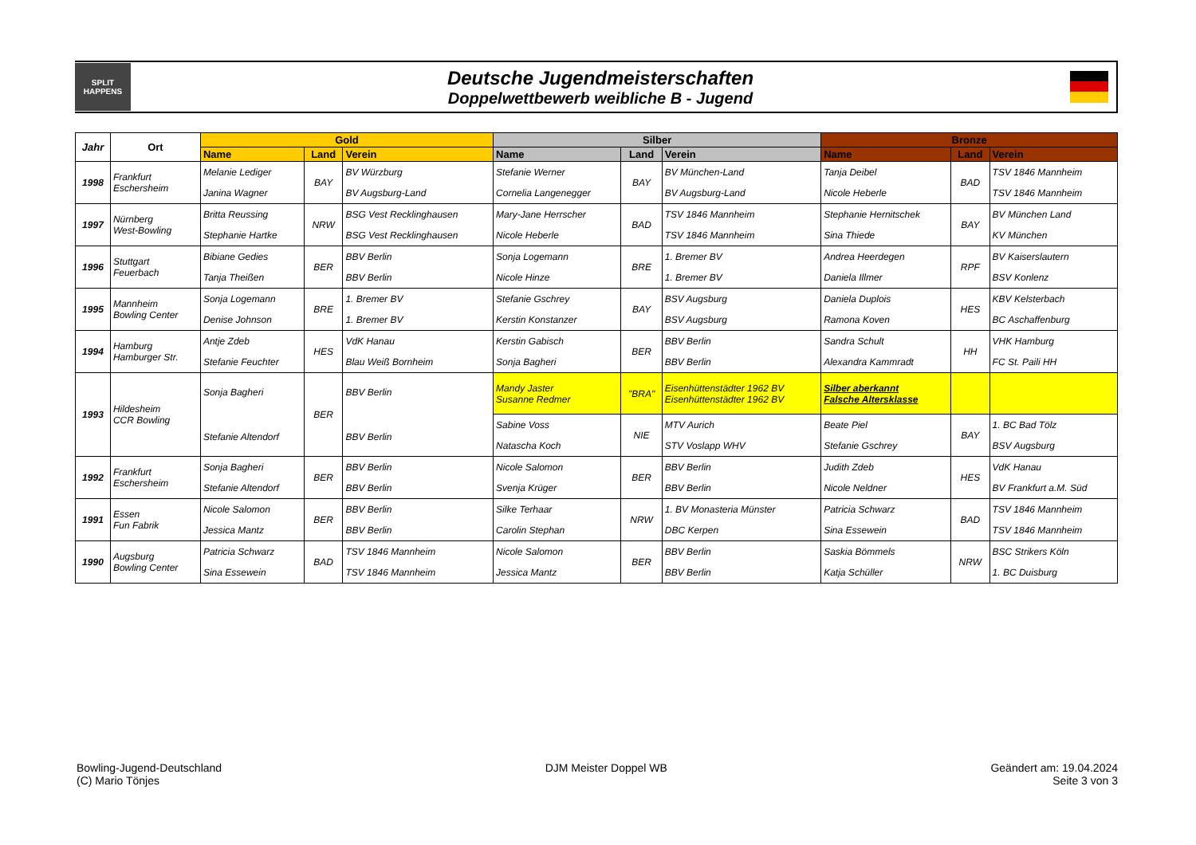SPLIT
HAPPENS
Deutsche Jugendmeisterschaften
Doppelwettbewerb weibliche B - Jugend
| Jahr | Ort | Gold | | | Silber | | | Bronze | | |
| --- | --- | --- | --- | --- | --- | --- | --- | --- | --- | --- |
| | | Name | Land | Verein | Name | Land | Verein | Name | Land | Verein |
| 1998 | Frankfurt Eschersheim | Melanie Lediger Janina Wagner | BAY | BV Würzburg BV Augsburg-Land | Stefanie Werner Cornelia Langenegger | BAY | BV München-Land BV Augsburg-Land | Tanja Deibel Nicole Heberle | BAD | TSV 1846 Mannheim TSV 1846 Mannheim |
| 1997 | Nürnberg West-Bowling | Britta Reussing Stephanie Hartke | NRW | BSG Vest Recklinghausen BSG Vest Recklinghausen | Mary-Jane Herrscher Nicole Heberle | BAD | TSV 1846 Mannheim TSV 1846 Mannheim | Stephanie Hernitschek Sina Thiede | BAY | BV München Land KV München |
| 1996 | Stuttgart Feuerbach | Bibiane Gedies Tanja Theißen | BER | BBV Berlin BBV Berlin | Sonja Logemann Nicole Hinze | BRE | 1. Bremer BV 1. Bremer BV | Andrea Heerdegen Daniela Illmer | RPF | BV Kaiserslautern BSV Konlenz |
| 1995 | Mannheim Bowling Center | Sonja Logemann Denise Johnson | BRE | 1. Bremer BV 1. Bremer BV | Stefanie Gschrey Kerstin Konstanzer | BAY | BSV Augsburg BSV Augsburg | Daniela Duplois Ramona Koven | HES | KBV Kelsterbach BC Aschaffenburg |
| 1994 | Hamburg Hamburger Str. | Antje Zdeb Stefanie Feuchter | HES | VdK Hanau Blau Weiß Bornheim | Kerstin Gabisch Sonja Bagheri | BER | BBV Berlin BBV Berlin | Sandra Schult Alexandra Kammradt | HH | VHK Hamburg FC St. Paili HH |
| 1993 | Hildesheim CCR Bowling | Sonja Bagheri Stefanie Altendorf | BER | BBV Berlin BBV Berlin | Mandy Jaster Susanne Redmer | "BRA" | Eisenhüttenstädter 1962 BV Eisenhüttenstädter 1962 BV | Silber aberkannt Falsche Altersklasse | | |
| | | | | | Sabine Voss Natascha Koch | NIE | MTV Aurich STV Voslapp WHV | Beate Piel Stefanie Gschrey | BAY | 1. BC Bad Tölz BSV Augsburg |
| 1992 | Frankfurt Eschersheim | Sonja Bagheri Stefanie Altendorf | BER | BBV Berlin BBV Berlin | Nicole Salomon Svenja Krüger | BER | BBV Berlin BBV Berlin | Judith Zdeb Nicole Neldner | HES | VdK Hanau BV Frankfurt a.M. Süd |
| 1991 | Essen Fun Fabrik | Nicole Salomon Jessica Mantz | BER | BBV Berlin BBV Berlin | Silke Terhaar Carolin Stephan | NRW | 1. BV Monasteria Münster DBC Kerpen | Patricia Schwarz Sina Essewein | BAD | TSV 1846 Mannheim TSV 1846 Mannheim |
| 1990 | Augsburg Bowling Center | Patricia Schwarz Sina Essewein | BAD | TSV 1846 Mannheim TSV 1846 Mannheim | Nicole Salomon Jessica Mantz | BER | BBV Berlin BBV Berlin | Saskia Bömmels Katja Schüller | NRW | BSC Strikers Köln 1. BC Duisburg |
Bowling-Jugend-Deutschland
(C) Mario Tönjes
DJM Meister Doppel WB Geändert am: 19.04.2024
Seite 3 von 3